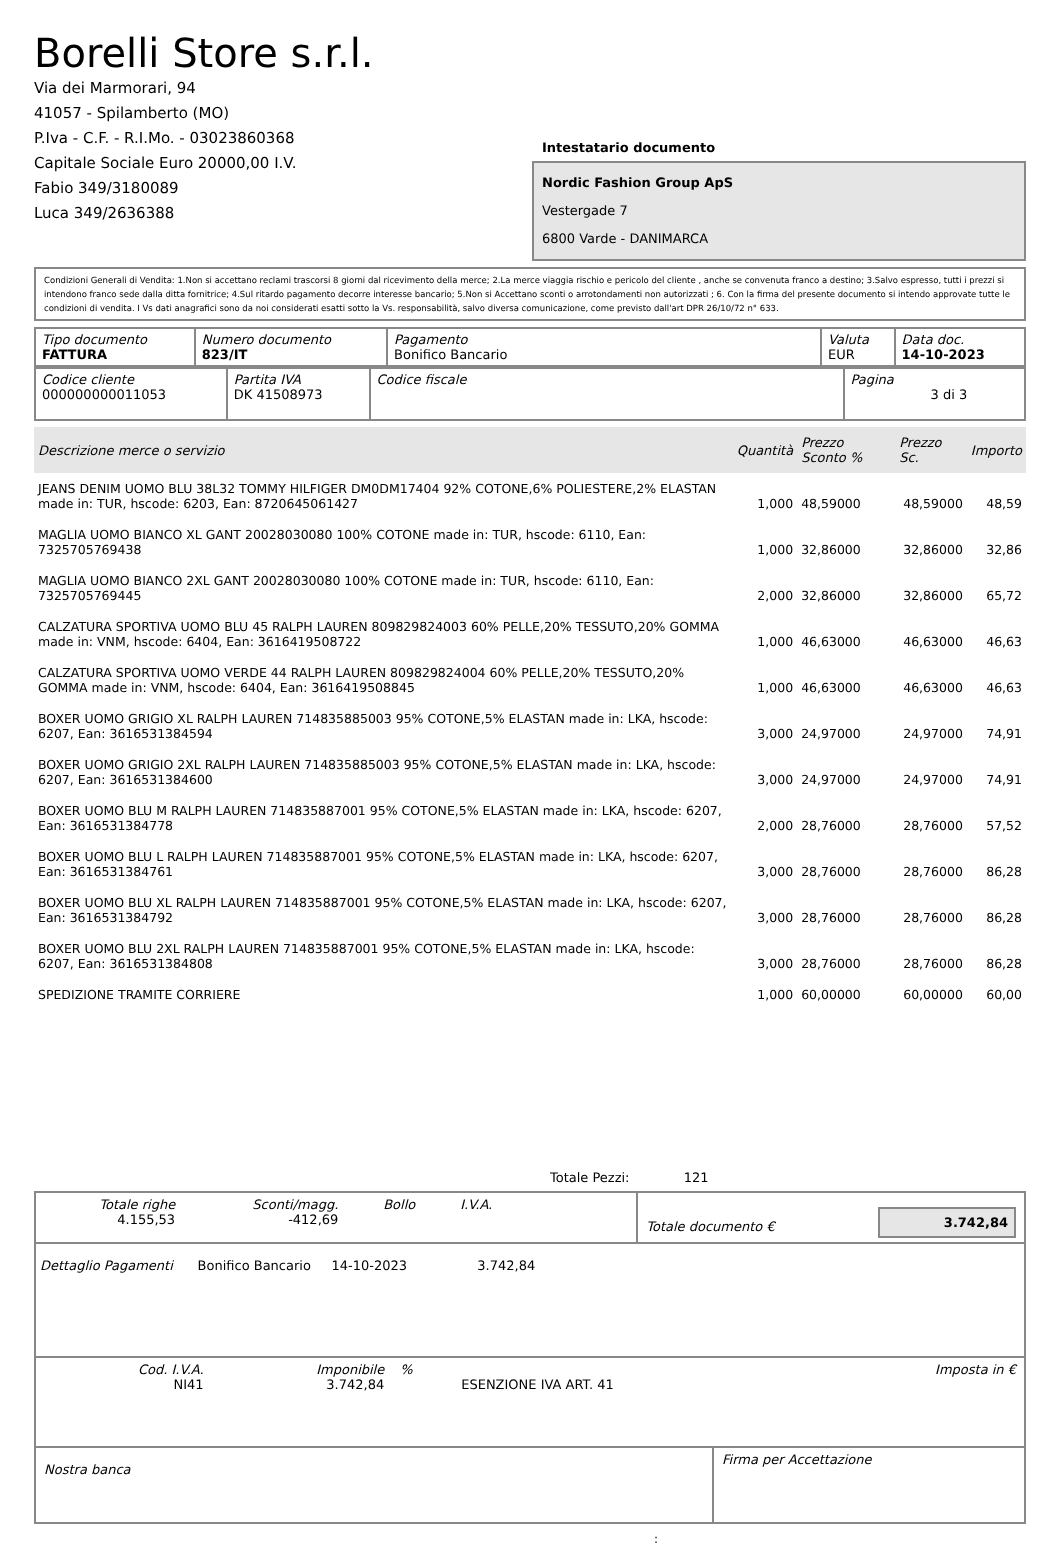Borelli Store s.r.l.
Via dei Marmorari, 94
41057 - Spilamberto (MO)
P.Iva - C.F. - R.I.Mo. - 03023860368
Capitale Sociale Euro 20000,00 I.V.
Fabio 349/3180089
Luca 349/2636388
Intestatario documento
Nordic Fashion Group ApS
Vestergade 7
6800 Varde - DANIMARCA
Condizioni Generali di Vendita: 1.Non si accettano reclami trascorsi 8 giorni dal ricevimento della merce; 2.La merce viaggia rischio e pericolo del cliente , anche se convenuta franco a destino; 3.Salvo espresso, tutti i prezzi si intendono franco sede dalla ditta fornitrice; 4.Sul ritardo pagamento decorre interesse bancario; 5.Non si Accettano sconti o arrotondamenti non autorizzati ; 6. Con la firma del presente documento si intendo approvate tutte le condizioni di vendita. I Vs dati anagrafici sono da noi considerati esatti sotto la Vs. responsabilità, salvo diversa comunicazione, come previsto dall'art DPR 26/10/72 n° 633.
| Tipo documento FATTURA | Numero documento 823/IT | Pagamento Bonifico Bancario | Valuta EUR | Data doc. 14-10-2023 |
| Codice cliente 000000000011053 | Partita IVA DK 41508973 | Codice fiscale | Pagina 3 di 3 |
| Descrizione merce o servizio | Quantità | Prezzo Sconto % | Prezzo Sc. | Importo |
| --- | --- | --- | --- | --- |
| JEANS DENIM UOMO BLU 38L32 TOMMY HILFIGER DM0DM17404 92% COTONE,6% POLIESTERE,2% ELASTAN made in: TUR, hscode: 6203, Ean: 8720645061427 | 1,000 | 48,59000 | 48,59000 | 48,59 |
| MAGLIA UOMO BIANCO XL GANT 20028030080 100% COTONE made in: TUR, hscode: 6110, Ean: 7325705769438 | 1,000 | 32,86000 | 32,86000 | 32,86 |
| MAGLIA UOMO BIANCO 2XL GANT 20028030080 100% COTONE made in: TUR, hscode: 6110, Ean: 7325705769445 | 2,000 | 32,86000 | 32,86000 | 65,72 |
| CALZATURA SPORTIVA UOMO BLU 45 RALPH LAUREN 809829824003 60% PELLE,20% TESSUTO,20% GOMMA made in: VNM, hscode: 6404, Ean: 3616419508722 | 1,000 | 46,63000 | 46,63000 | 46,63 |
| CALZATURA SPORTIVA UOMO VERDE 44 RALPH LAUREN 809829824004 60% PELLE,20% TESSUTO,20% GOMMA made in: VNM, hscode: 6404, Ean: 3616419508845 | 1,000 | 46,63000 | 46,63000 | 46,63 |
| BOXER UOMO GRIGIO XL RALPH LAUREN 714835885003 95% COTONE,5% ELASTAN made in: LKA, hscode: 6207, Ean: 3616531384594 | 3,000 | 24,97000 | 24,97000 | 74,91 |
| BOXER UOMO GRIGIO 2XL RALPH LAUREN 714835885003 95% COTONE,5% ELASTAN made in: LKA, hscode: 6207, Ean: 3616531384600 | 3,000 | 24,97000 | 24,97000 | 74,91 |
| BOXER UOMO BLU M RALPH LAUREN 714835887001 95% COTONE,5% ELASTAN made in: LKA, hscode: 6207, Ean: 3616531384778 | 2,000 | 28,76000 | 28,76000 | 57,52 |
| BOXER UOMO BLU L RALPH LAUREN 714835887001 95% COTONE,5% ELASTAN made in: LKA, hscode: 6207, Ean: 3616531384761 | 3,000 | 28,76000 | 28,76000 | 86,28 |
| BOXER UOMO BLU XL RALPH LAUREN 714835887001 95% COTONE,5% ELASTAN made in: LKA, hscode: 6207, Ean: 3616531384792 | 3,000 | 28,76000 | 28,76000 | 86,28 |
| BOXER UOMO BLU 2XL RALPH LAUREN 714835887001 95% COTONE,5% ELASTAN made in: LKA, hscode: 6207, Ean: 3616531384808 | 3,000 | 28,76000 | 28,76000 | 86,28 |
| SPEDIZIONE TRAMITE CORRIERE | 1,000 | 60,00000 | 60,00000 | 60,00 |
Totale Pezzi: 121
| Totale righe 4.155,53 | Sconti/magg. -412,69 | Bollo | I.V.A. | | Totale documento € | 3.742,84 |
Dettaglio Pagamenti Bonifico Bancario 14-10-2023 3.742,84
| Cod. I.V.A. NI41 | Imponibile 3.742,84 | % | ESENZIONE IVA ART. 41 | Imposta in € |
| Nostra banca | Firma per Accettazione |
: